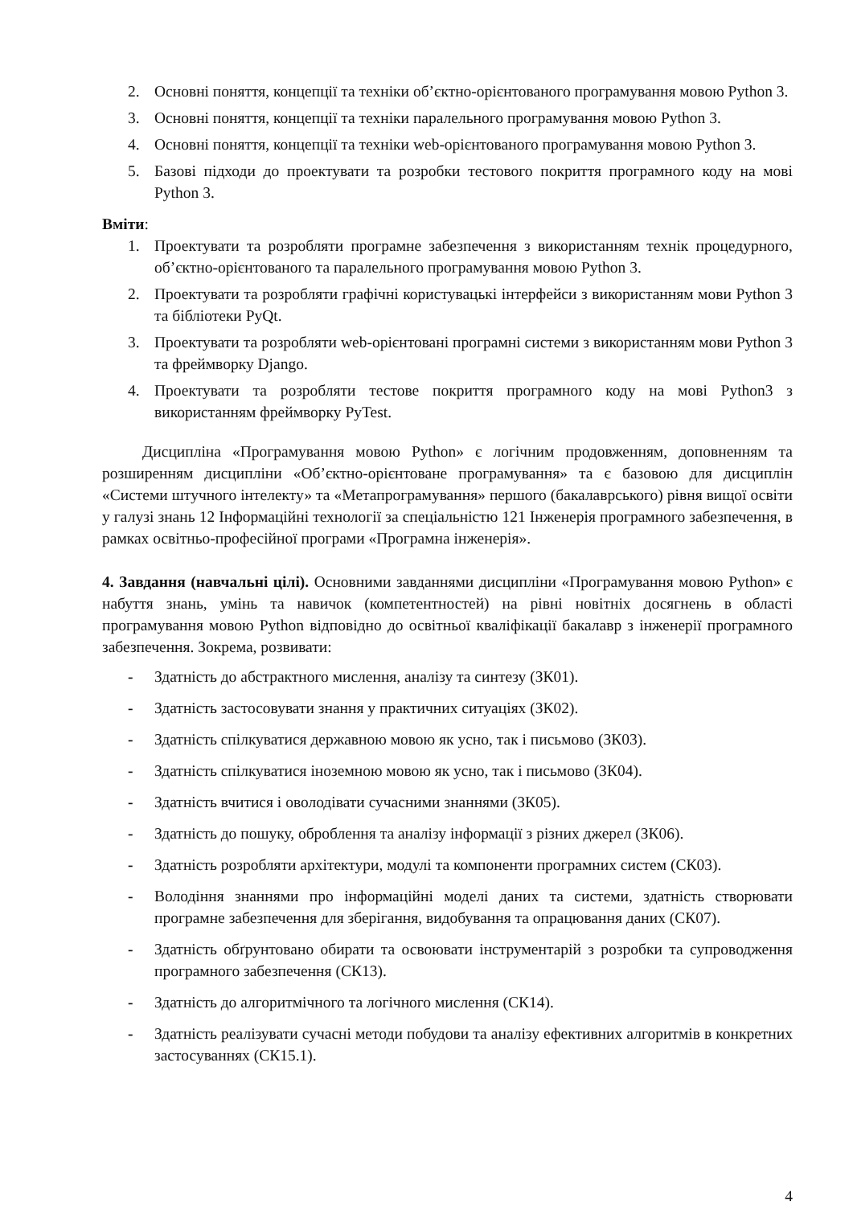2. Основні поняття, концепції та техніки об’єктно-орієнтованого програмування мовою Python 3.
3. Основні поняття, концепції та техніки паралельного програмування мовою Python 3.
4. Основні поняття, концепції та техніки web-орієнтованого програмування мовою Python 3.
5. Базові підходи до проектувати та розробки тестового покриття програмного коду на мові Python 3.
Вміти:
1. Проектувати та розробляти програмне забезпечення з використанням технік процедурного, об’єктно-орієнтованого та паралельного програмування мовою Python 3.
2. Проектувати та розробляти графічні користувацькі інтерфейси з використанням мови Python 3 та бібліотеки PyQt.
3. Проектувати та розробляти web-орієнтовані програмні системи з використанням мови Python 3 та фреймворку Django.
4. Проектувати та розробляти тестове покриття програмного коду на мові Python3 з використанням фреймворку PyTest.
Дисципліна «Програмування мовою Python» є логічним продовженням, доповненням та розширенням дисципліни «Об’єктно-орієнтоване програмування» та є базовою для дисциплін «Системи штучного інтелекту» та «Метапрограмування» першого (бакалаврського) рівня вищої освіти у галузі знань 12 Інформаційні технології за спеціальністю 121 Інженерія програмного забезпечення, в рамках освітньо-професійної програми «Програмна інженерія».
4. Завдання (навчальні цілі). Основними завданнями дисципліни «Програмування мовою Python» є набуття знань, умінь та навичок (компетентностей) на рівні новітніх досягнень в області програмування мовою Python відповідно до освітньої кваліфікації бакалавр з інженерії програмного забезпечення. Зокрема, розвивати:
- Здатність до абстрактного мислення, аналізу та синтезу (ЗК01).
- Здатність застосовувати знання у практичних ситуаціях (ЗК02).
- Здатність спілкуватися державною мовою як усно, так і письмово (ЗК03).
- Здатність спілкуватися іноземною мовою як усно, так і письмово (ЗК04).
- Здатність вчитися і оволодівати сучасними знаннями (ЗК05).
- Здатність до пошуку, оброблення та аналізу інформації з різних джерел (ЗК06).
- Здатність розробляти архітектури, модулі та компоненти програмних систем (СК03).
- Володіння знаннями про інформаційні моделі даних та системи, здатність створювати програмне забезпечення для зберігання, видобування та опрацювання даних (СК07).
- Здатність обґрунтовано обирати та освоювати інструментарій з розробки та супроводження програмного забезпечення (СК13).
- Здатність до алгоритмічного та логічного мислення (СК14).
- Здатність реалізувати сучасні методи побудови та аналізу ефективних алгоритмів в конкретних застосуваннях (СК15.1).
4